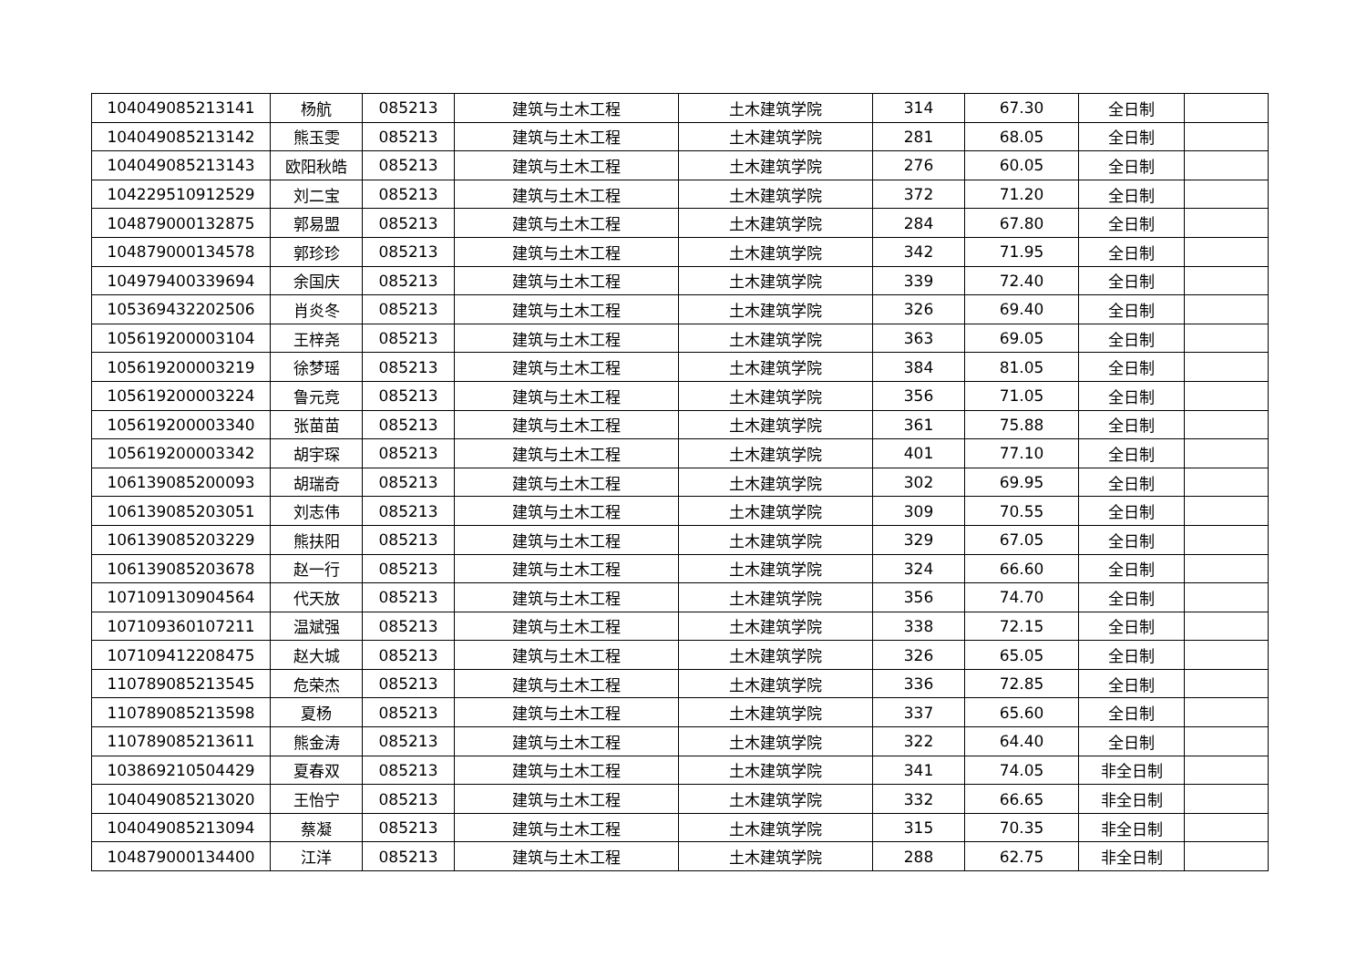| 104049085213141 | 杨航 | 085213 | 建筑与土木工程 | 土木建筑学院 | 314 | 67.30 | 全日制 | |
| 104049085213142 | 熊玉雯 | 085213 | 建筑与土木工程 | 土木建筑学院 | 281 | 68.05 | 全日制 | |
| 104049085213143 | 欧阳秋皓 | 085213 | 建筑与土木工程 | 土木建筑学院 | 276 | 60.05 | 全日制 | |
| 104229510912529 | 刘二宝 | 085213 | 建筑与土木工程 | 土木建筑学院 | 372 | 71.20 | 全日制 | |
| 104879000132875 | 郭易盟 | 085213 | 建筑与土木工程 | 土木建筑学院 | 284 | 67.80 | 全日制 | |
| 104879000134578 | 郭珍珍 | 085213 | 建筑与土木工程 | 土木建筑学院 | 342 | 71.95 | 全日制 | |
| 104979400339694 | 余国庆 | 085213 | 建筑与土木工程 | 土木建筑学院 | 339 | 72.40 | 全日制 | |
| 105369432202506 | 肖炎冬 | 085213 | 建筑与土木工程 | 土木建筑学院 | 326 | 69.40 | 全日制 | |
| 105619200003104 | 王梓尧 | 085213 | 建筑与土木工程 | 土木建筑学院 | 363 | 69.05 | 全日制 | |
| 105619200003219 | 徐梦瑶 | 085213 | 建筑与土木工程 | 土木建筑学院 | 384 | 81.05 | 全日制 | |
| 105619200003224 | 鲁元竞 | 085213 | 建筑与土木工程 | 土木建筑学院 | 356 | 71.05 | 全日制 | |
| 105619200003340 | 张苗苗 | 085213 | 建筑与土木工程 | 土木建筑学院 | 361 | 75.88 | 全日制 | |
| 105619200003342 | 胡宇琛 | 085213 | 建筑与土木工程 | 土木建筑学院 | 401 | 77.10 | 全日制 | |
| 106139085200093 | 胡瑞奇 | 085213 | 建筑与土木工程 | 土木建筑学院 | 302 | 69.95 | 全日制 | |
| 106139085203051 | 刘志伟 | 085213 | 建筑与土木工程 | 土木建筑学院 | 309 | 70.55 | 全日制 | |
| 106139085203229 | 熊扶阳 | 085213 | 建筑与土木工程 | 土木建筑学院 | 329 | 67.05 | 全日制 | |
| 106139085203678 | 赵一行 | 085213 | 建筑与土木工程 | 土木建筑学院 | 324 | 66.60 | 全日制 | |
| 107109130904564 | 代天放 | 085213 | 建筑与土木工程 | 土木建筑学院 | 356 | 74.70 | 全日制 | |
| 107109360107211 | 温斌强 | 085213 | 建筑与土木工程 | 土木建筑学院 | 338 | 72.15 | 全日制 | |
| 107109412208475 | 赵大城 | 085213 | 建筑与土木工程 | 土木建筑学院 | 326 | 65.05 | 全日制 | |
| 110789085213545 | 危荣杰 | 085213 | 建筑与土木工程 | 土木建筑学院 | 336 | 72.85 | 全日制 | |
| 110789085213598 | 夏杨 | 085213 | 建筑与土木工程 | 土木建筑学院 | 337 | 65.60 | 全日制 | |
| 110789085213611 | 熊金涛 | 085213 | 建筑与土木工程 | 土木建筑学院 | 322 | 64.40 | 全日制 | |
| 103869210504429 | 夏春双 | 085213 | 建筑与土木工程 | 土木建筑学院 | 341 | 74.05 | 非全日制 | |
| 104049085213020 | 王怡宁 | 085213 | 建筑与土木工程 | 土木建筑学院 | 332 | 66.65 | 非全日制 | |
| 104049085213094 | 蔡凝 | 085213 | 建筑与土木工程 | 土木建筑学院 | 315 | 70.35 | 非全日制 | |
| 104879000134400 | 江洋 | 085213 | 建筑与土木工程 | 土木建筑学院 | 288 | 62.75 | 非全日制 | |